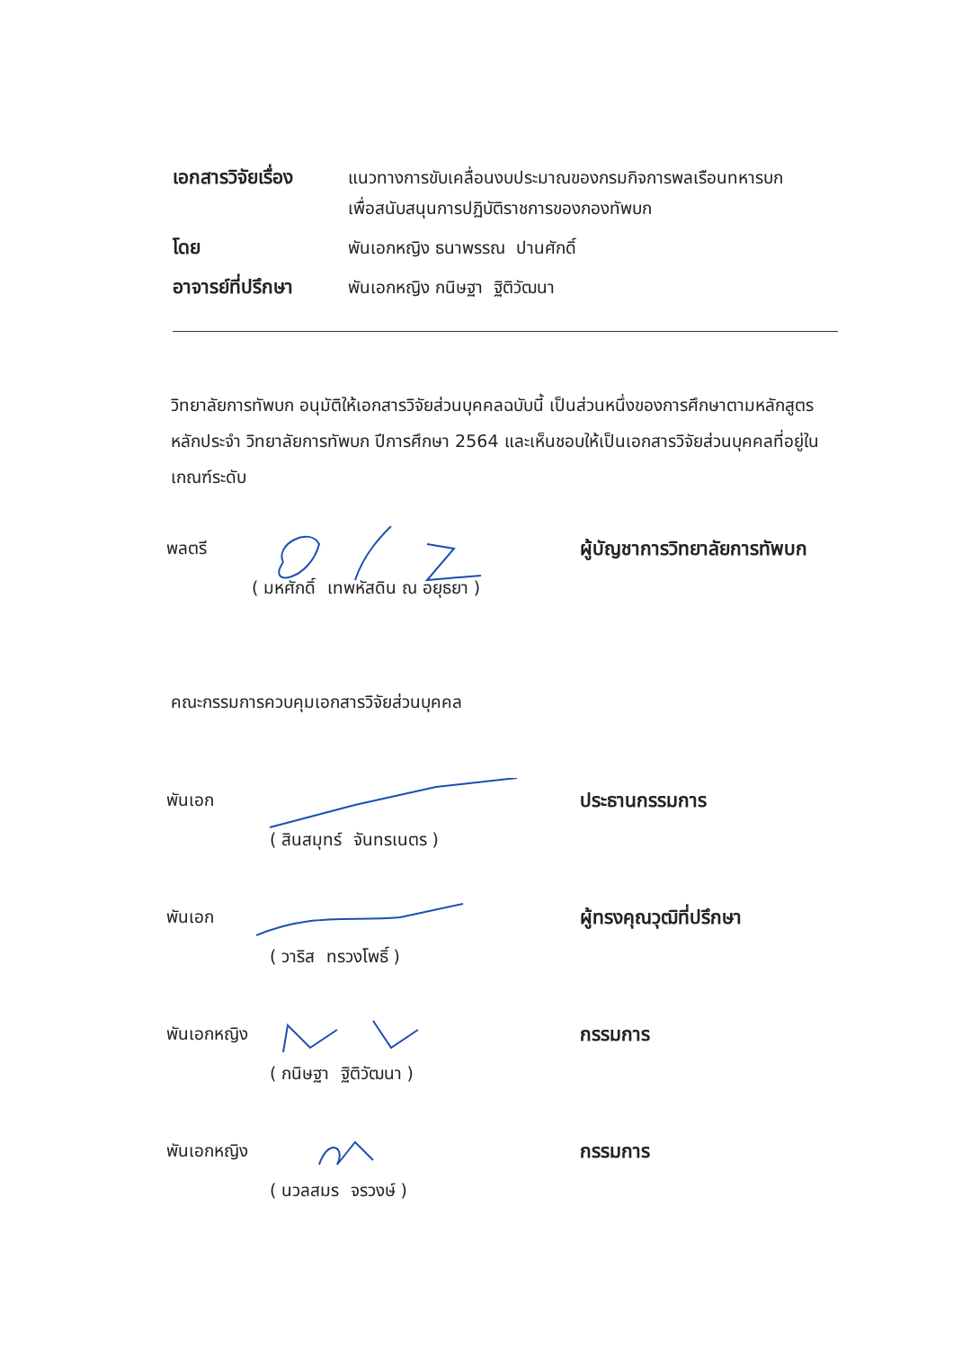เอกสารวิจัยเรื่อง
แนวทางการขับเคลื่อนงบประมาณของกรมกิจการพลเรือนทหารบก
เพื่อสนับสนุนการปฏิบัติราชการของกองทัพบก
โดย พันเอกหญิง ธนาพรรณ ปานศักดิ์
อาจารย์ที่ปรึกษา
พันเอกหญิง กนิษฐา ฐิติวัฒนา
วิทยาลัยการทัพบก อนุมัติให้เอกสารวิจัยส่วนบุคคลฉบับนี้ เป็นส่วนหนึ่งของการศึกษาตามหลักสูตรหลักประจำ วิทยาลัยการทัพบก ปีการศึกษา 2564 และเห็นชอบให้เป็นเอกสารวิจัยส่วนบุคคลที่อยู่ในเกณฑ์ระดับ
พลตรี ผู้บัญชาการวิทยาลัยการทัพบก
( มหศักดิ์ เทพหัสดิน ณ อยุธยา )
คณะกรรมการควบคุมเอกสารวิจัยส่วนบุคคล
พันเอก ประธานกรรมการ
( สินสมุทร์ จันทรเนตร )
พันเอก ผู้ทรงคุณวุฒิที่ปรึกษา
( วาริส ทรวงโพธิ์ )
พันเอกหญิง
กรรมการ
( กนิษฐา ฐิติวัฒนา )
พันเอกหญิง
กรรมการ
( นวลสมร จรวงษ์ )